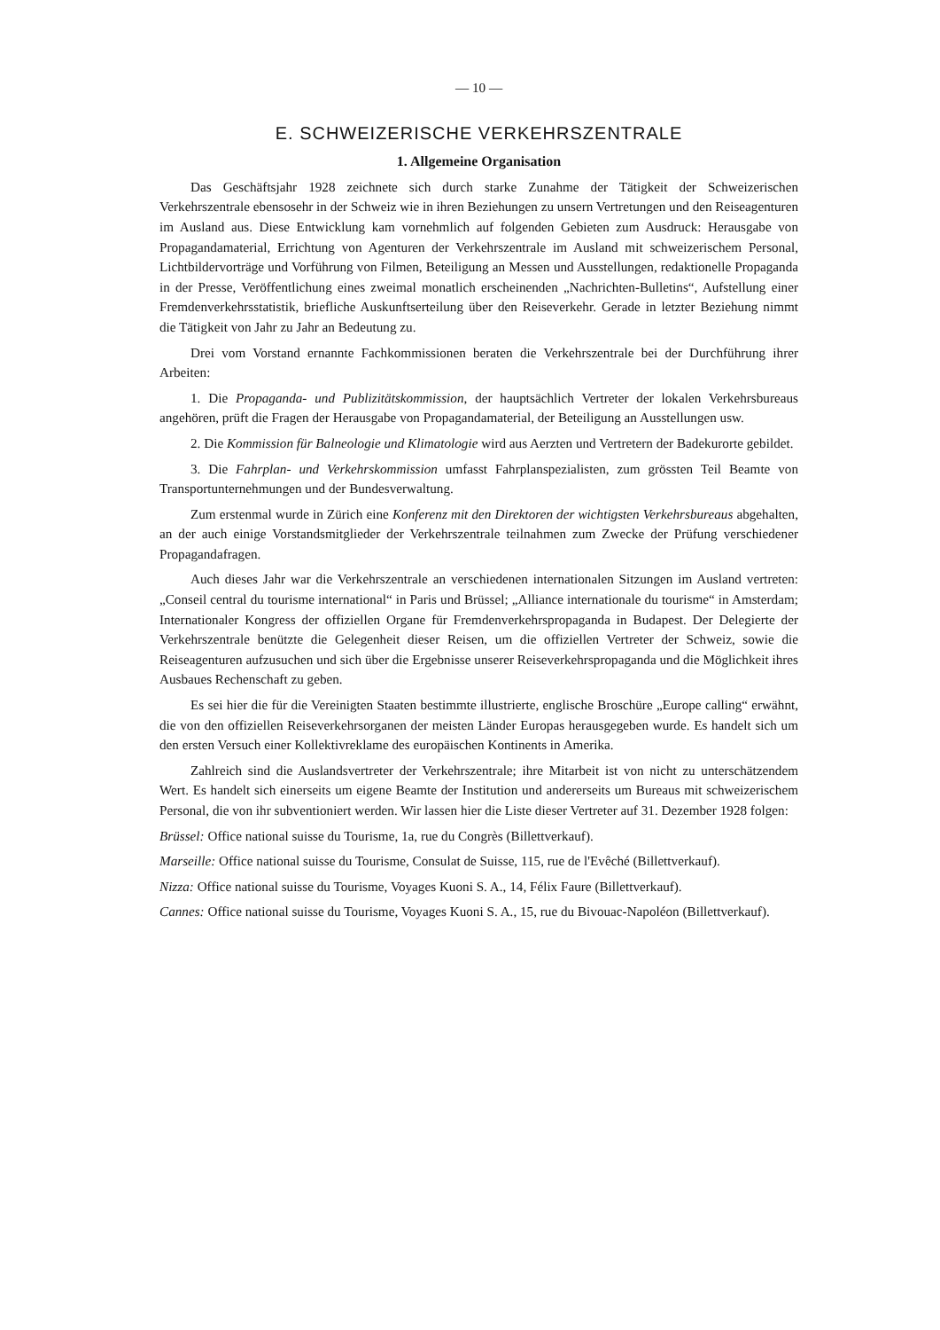— 10 —
E. SCHWEIZERISCHE VERKEHRSZENTRALE
1. Allgemeine Organisation
Das Geschäftsjahr 1928 zeichnete sich durch starke Zunahme der Tätigkeit der Schweizerischen Verkehrszentrale ebensosehr in der Schweiz wie in ihren Beziehungen zu unsern Vertretungen und den Reiseagenturen im Ausland aus. Diese Entwicklung kam vornehmlich auf folgenden Gebieten zum Ausdruck: Herausgabe von Propagandamaterial, Errichtung von Agenturen der Verkehrszentrale im Ausland mit schweizerischem Personal, Lichtbildervorträge und Vorführung von Filmen, Beteiligung an Messen und Ausstellungen, redaktionelle Propaganda in der Presse, Veröffentlichung eines zweimal monatlich erscheinenden „Nachrichten-Bulletins“, Aufstellung einer Fremdenverkehrsstatistik, briefliche Auskunftserteilung über den Reiseverkehr. Gerade in letzter Beziehung nimmt die Tätigkeit von Jahr zu Jahr an Bedeutung zu.
Drei vom Vorstand ernannte Fachkommissionen beraten die Verkehrszentrale bei der Durchführung ihrer Arbeiten:
1. Die Propaganda- und Publizitätskommission, der hauptsächlich Vertreter der lokalen Verkehrsbureaus angehören, prüft die Fragen der Herausgabe von Propagandamaterial, der Beteiligung an Ausstellungen usw.
2. Die Kommission für Balneologie und Klimatologie wird aus Aerzten und Vertretern der Badekurorte gebildet.
3. Die Fahrplan- und Verkehrskommission umfasst Fahrplanspezialisten, zum grössten Teil Beamte von Transportunternehmungen und der Bundesverwaltung.
Zum erstenmal wurde in Zürich eine Konferenz mit den Direktoren der wichtigsten Verkehrsbureaus abgehalten, an der auch einige Vorstandsmitglieder der Verkehrszentrale teilnahmen zum Zwecke der Prüfung verschiedener Propagandafragen.
Auch dieses Jahr war die Verkehrszentrale an verschiedenen internationalen Sitzungen im Ausland vertreten: „Conseil central du tourisme international“ in Paris und Brüssel; „Alliance internationale du tourisme“ in Amsterdam; Internationaler Kongress der offiziellen Organe für Fremdenverkehrspropaganda in Budapest. Der Delegierte der Verkehrszentrale benützte die Gelegenheit dieser Reisen, um die offiziellen Vertreter der Schweiz, sowie die Reiseagenturen aufzusuchen und sich über die Ergebnisse unserer Reiseverkehrspropaganda und die Möglichkeit ihres Ausbaues Rechenschaft zu geben.
Es sei hier die für die Vereinigten Staaten bestimmte illustrierte, englische Broschüre „Europe calling“ erwähnt, die von den offiziellen Reiseverkehrsorganen der meisten Länder Europas herausgegeben wurde. Es handelt sich um den ersten Versuch einer Kollektivreklame des europäischen Kontinents in Amerika.
Zahlreich sind die Auslandsvertreter der Verkehrszentrale; ihre Mitarbeit ist von nicht zu unterschätzendem Wert. Es handelt sich einerseits um eigene Beamte der Institution und andererseits um Bureaus mit schweizerischem Personal, die von ihr subventioniert werden. Wir lassen hier die Liste dieser Vertreter auf 31. Dezember 1928 folgen:
Brüssel: Office national suisse du Tourisme, 1a, rue du Congrès (Billettverkauf).
Marseille: Office national suisse du Tourisme, Consulat de Suisse, 115, rue de l'Evêché (Billettverkauf).
Nizza: Office national suisse du Tourisme, Voyages Kuoni S. A., 14, Félix Faure (Billettverkauf).
Cannes: Office national suisse du Tourisme, Voyages Kuoni S. A., 15, rue du Bivouac-Napoléon (Billettverkauf).